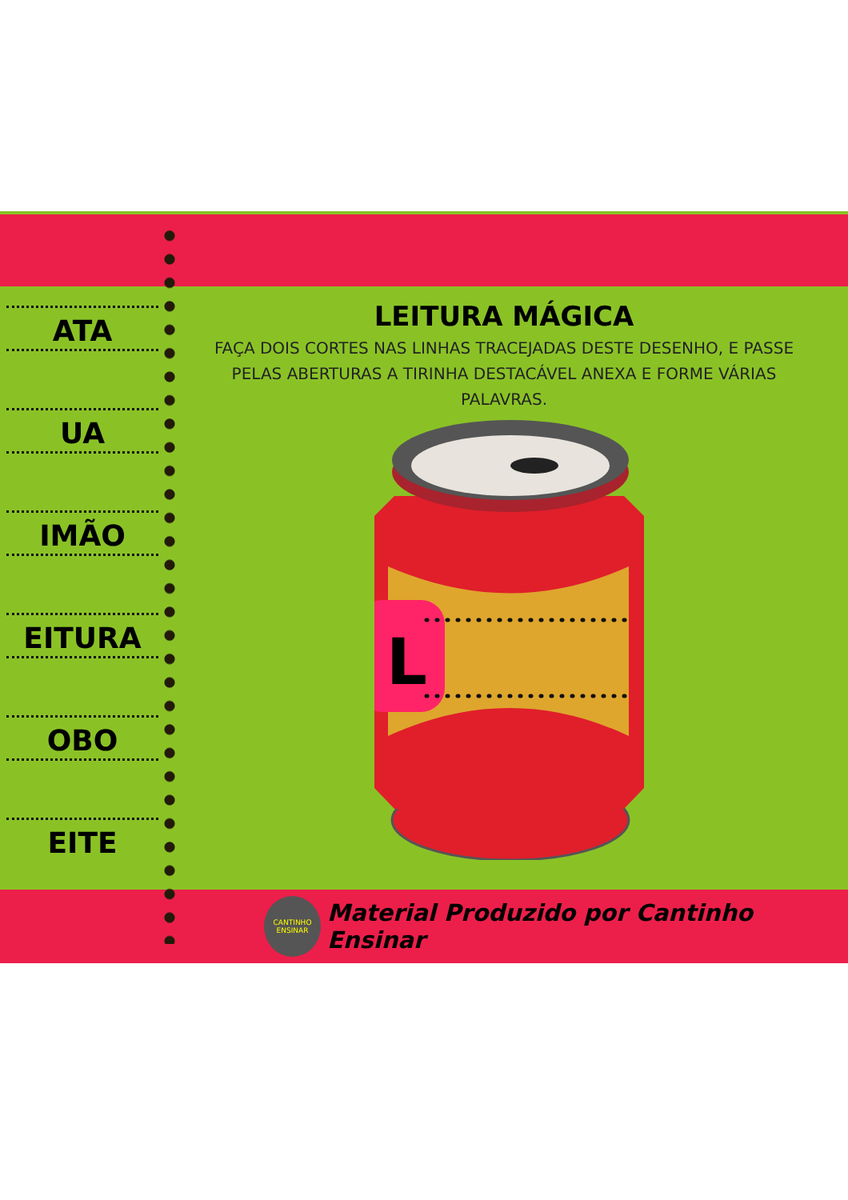L
ATA
UA
IMÃO
EITURA
OBO
EITE
LEITURA MÁGICA
FAÇA DOIS CORTES NAS LINHAS TRACEJADAS DESTE DESENHO, E PASSE PELAS ABERTURAS A TIRINHA DESTACÁVEL ANEXA E FORME VÁRIAS PALAVRAS.
CANTINHO ENSINAR
Material Produzido por Cantinho Ensinar